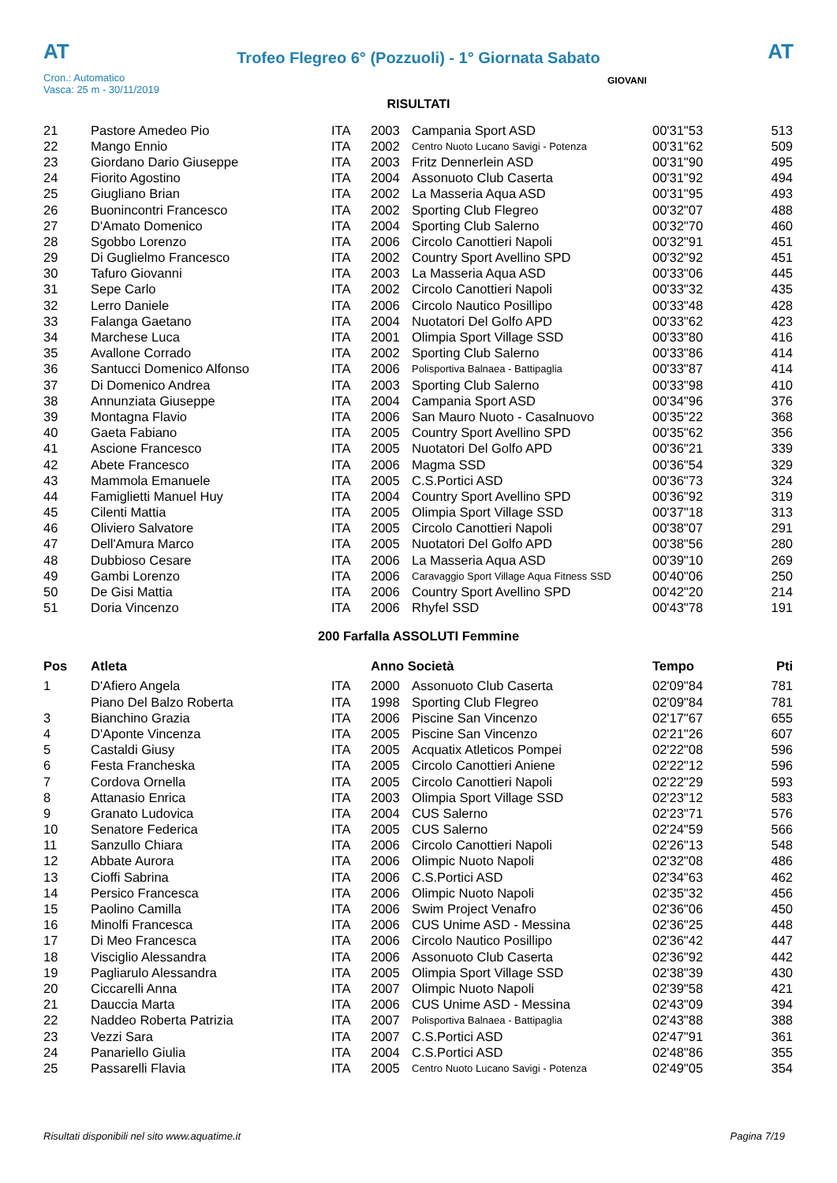AT
Trofeo Flegreo 6° (Pozzuoli) - 1° Giornata Sabato
AT
Cron.: Automatico
Vasca: 25 m - 30/11/2019
GIOVANI
RISULTATI
| 21 | Pastore Amedeo Pio | ITA | 2003 | Campania Sport ASD | 00'31"53 | 513 |
| 22 | Mango Ennio | ITA | 2002 | Centro Nuoto Lucano Savigi - Potenza | 00'31"62 | 509 |
| 23 | Giordano Dario Giuseppe | ITA | 2003 | Fritz Dennerlein ASD | 00'31"90 | 495 |
| 24 | Fiorito Agostino | ITA | 2004 | Assonuoto Club Caserta | 00'31"92 | 494 |
| 25 | Giugliano Brian | ITA | 2002 | La Masseria Aqua ASD | 00'31"95 | 493 |
| 26 | Buonincontri Francesco | ITA | 2002 | Sporting Club Flegreo | 00'32"07 | 488 |
| 27 | D'Amato Domenico | ITA | 2004 | Sporting Club Salerno | 00'32"70 | 460 |
| 28 | Sgobbo Lorenzo | ITA | 2006 | Circolo Canottieri Napoli | 00'32"91 | 451 |
| 29 | Di Guglielmo Francesco | ITA | 2002 | Country Sport Avellino SPD | 00'32"92 | 451 |
| 30 | Tafuro Giovanni | ITA | 2003 | La Masseria Aqua ASD | 00'33"06 | 445 |
| 31 | Sepe Carlo | ITA | 2002 | Circolo Canottieri Napoli | 00'33"32 | 435 |
| 32 | Lerro Daniele | ITA | 2006 | Circolo Nautico Posillipo | 00'33"48 | 428 |
| 33 | Falanga Gaetano | ITA | 2004 | Nuotatori Del Golfo APD | 00'33"62 | 423 |
| 34 | Marchese Luca | ITA | 2001 | Olimpia Sport Village SSD | 00'33"80 | 416 |
| 35 | Avallone Corrado | ITA | 2002 | Sporting Club Salerno | 00'33"86 | 414 |
| 36 | Santucci Domenico Alfonso | ITA | 2006 | Polisportiva Balnaea - Battipaglia | 00'33"87 | 414 |
| 37 | Di Domenico Andrea | ITA | 2003 | Sporting Club Salerno | 00'33"98 | 410 |
| 38 | Annunziata Giuseppe | ITA | 2004 | Campania Sport ASD | 00'34"96 | 376 |
| 39 | Montagna Flavio | ITA | 2006 | San Mauro Nuoto - Casalnuovo | 00'35"22 | 368 |
| 40 | Gaeta Fabiano | ITA | 2005 | Country Sport Avellino SPD | 00'35"62 | 356 |
| 41 | Ascione Francesco | ITA | 2005 | Nuotatori Del Golfo APD | 00'36"21 | 339 |
| 42 | Abete Francesco | ITA | 2006 | Magma SSD | 00'36"54 | 329 |
| 43 | Mammola Emanuele | ITA | 2005 | C.S.Portici ASD | 00'36"73 | 324 |
| 44 | Famiglietti Manuel Huy | ITA | 2004 | Country Sport Avellino SPD | 00'36"92 | 319 |
| 45 | Cilenti Mattia | ITA | 2005 | Olimpia Sport Village SSD | 00'37"18 | 313 |
| 46 | Oliviero Salvatore | ITA | 2005 | Circolo Canottieri Napoli | 00'38"07 | 291 |
| 47 | Dell'Amura Marco | ITA | 2005 | Nuotatori Del Golfo APD | 00'38"56 | 280 |
| 48 | Dubbioso Cesare | ITA | 2006 | La Masseria Aqua ASD | 00'39"10 | 269 |
| 49 | Gambi Lorenzo | ITA | 2006 | Caravaggio Sport Village Aqua Fitness SSD | 00'40"06 | 250 |
| 50 | De Gisi Mattia | ITA | 2006 | Country Sport Avellino SPD | 00'42"20 | 214 |
| 51 | Doria Vincenzo | ITA | 2006 | Rhyfel SSD | 00'43"78 | 191 |
200 Farfalla ASSOLUTI Femmine
| Pos | Atleta | | Anno Società | | Tempo | Pti |
| --- | --- | --- | --- | --- | --- | --- |
| 1 | D'Afiero Angela | ITA | 2000 | Assonuoto Club Caserta | 02'09"84 | 781 |
| | Piano Del Balzo Roberta | ITA | 1998 | Sporting Club Flegreo | 02'09"84 | 781 |
| 3 | Bianchino Grazia | ITA | 2006 | Piscine San Vincenzo | 02'17"67 | 655 |
| 4 | D'Aponte Vincenza | ITA | 2005 | Piscine San Vincenzo | 02'21"26 | 607 |
| 5 | Castaldi Giusy | ITA | 2005 | Acquatix Atleticos Pompei | 02'22"08 | 596 |
| 6 | Festa Francheska | ITA | 2005 | Circolo Canottieri Aniene | 02'22"12 | 596 |
| 7 | Cordova Ornella | ITA | 2005 | Circolo Canottieri Napoli | 02'22"29 | 593 |
| 8 | Attanasio Enrica | ITA | 2003 | Olimpia Sport Village SSD | 02'23"12 | 583 |
| 9 | Granato Ludovica | ITA | 2004 | CUS Salerno | 02'23"71 | 576 |
| 10 | Senatore Federica | ITA | 2005 | CUS Salerno | 02'24"59 | 566 |
| 11 | Sanzullo Chiara | ITA | 2006 | Circolo Canottieri Napoli | 02'26"13 | 548 |
| 12 | Abbate Aurora | ITA | 2006 | Olimpic Nuoto Napoli | 02'32"08 | 486 |
| 13 | Cioffi Sabrina | ITA | 2006 | C.S.Portici ASD | 02'34"63 | 462 |
| 14 | Persico Francesca | ITA | 2006 | Olimpic Nuoto Napoli | 02'35"32 | 456 |
| 15 | Paolino Camilla | ITA | 2006 | Swim Project Venafro | 02'36"06 | 450 |
| 16 | Minolfi Francesca | ITA | 2006 | CUS Unime ASD - Messina | 02'36"25 | 448 |
| 17 | Di Meo Francesca | ITA | 2006 | Circolo Nautico Posillipo | 02'36"42 | 447 |
| 18 | Visciglio Alessandra | ITA | 2006 | Assonuoto Club Caserta | 02'36"92 | 442 |
| 19 | Pagliarulo Alessandra | ITA | 2005 | Olimpia Sport Village SSD | 02'38"39 | 430 |
| 20 | Ciccarelli Anna | ITA | 2007 | Olimpic Nuoto Napoli | 02'39"58 | 421 |
| 21 | Dauccia Marta | ITA | 2006 | CUS Unime ASD - Messina | 02'43"09 | 394 |
| 22 | Naddeo Roberta Patrizia | ITA | 2007 | Polisportiva Balnaea - Battipaglia | 02'43"88 | 388 |
| 23 | Vezzi Sara | ITA | 2007 | C.S.Portici ASD | 02'47"91 | 361 |
| 24 | Panariello Giulia | ITA | 2004 | C.S.Portici ASD | 02'48"86 | 355 |
| 25 | Passarelli Flavia | ITA | 2005 | Centro Nuoto Lucano Savigi - Potenza | 02'49"05 | 354 |
Risultati disponibili nel sito www.aquatime.it Pagina 7/19